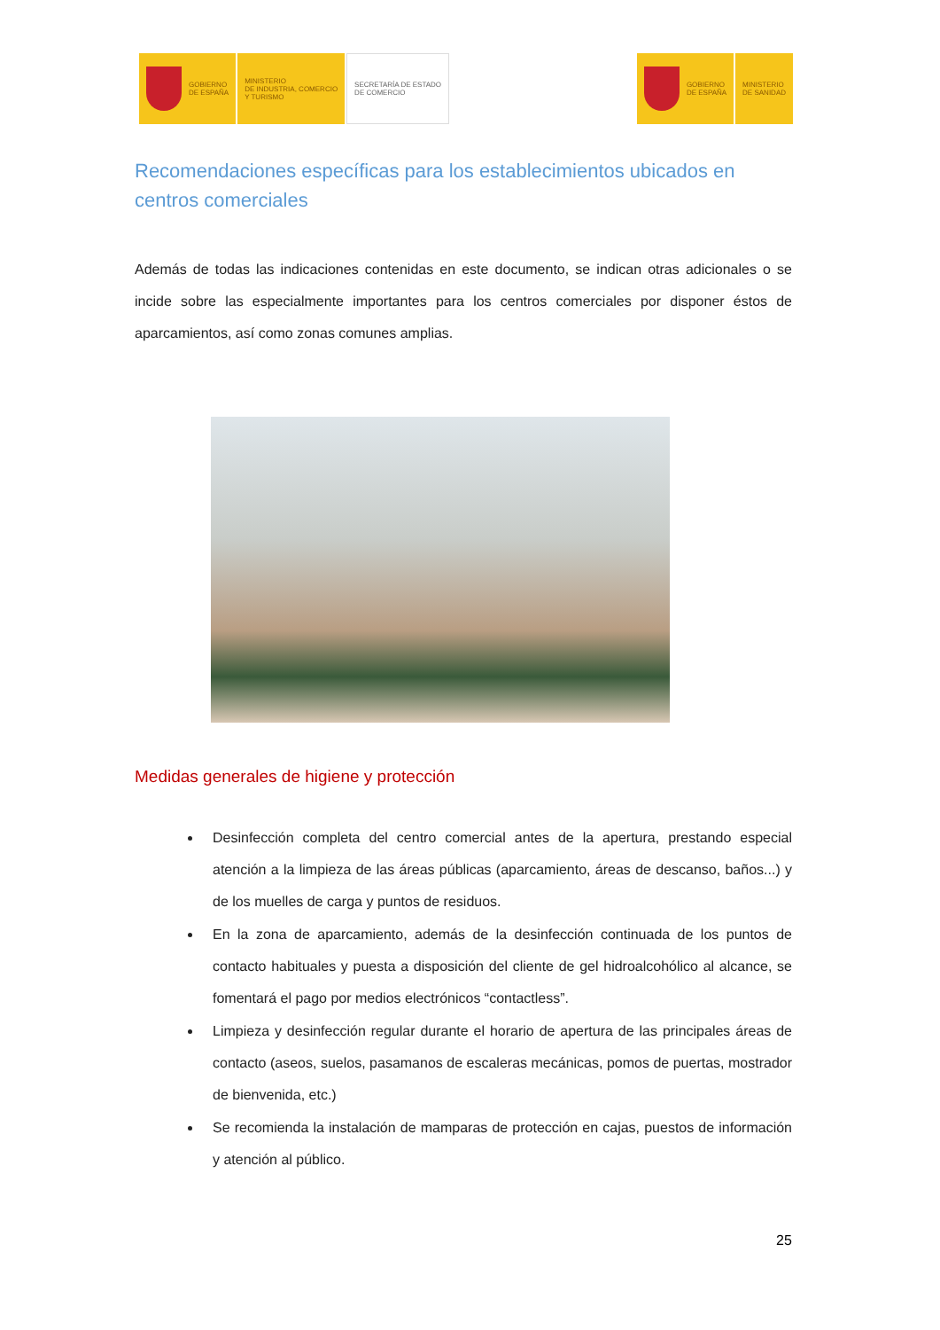GOBIERNO
DE ESPAÑA
MINISTERIO
DE INDUSTRIA, COMERCIO
Y TURISMO
SECRETARÍA DE ESTADO
DE COMERCIO
GOBIERNO
DE ESPAÑA
MINISTERIO
DE SANIDAD
Recomendaciones específicas para los establecimientos ubicados en centros comerciales
Además de todas las indicaciones contenidas en este documento, se indican otras adicionales o se incide sobre las especialmente importantes para los centros comerciales por disponer éstos de aparcamientos, así como zonas comunes amplias.
Medidas generales de higiene y protección
Desinfección completa del centro comercial antes de la apertura, prestando especial atención a la limpieza de las áreas públicas (aparcamiento, áreas de descanso, baños...) y de los muelles de carga y puntos de residuos.
En la zona de aparcamiento, además de la desinfección continuada de los puntos de contacto habituales y puesta a disposición del cliente de gel hidroalcohólico al alcance, se fomentará el pago por medios electrónicos “contactless”.
Limpieza y desinfección regular durante el horario de apertura de las principales áreas de contacto (aseos, suelos, pasamanos de escaleras mecánicas, pomos de puertas, mostrador de bienvenida, etc.)
Se recomienda la instalación de mamparas de protección en cajas, puestos de información y atención al público.
25